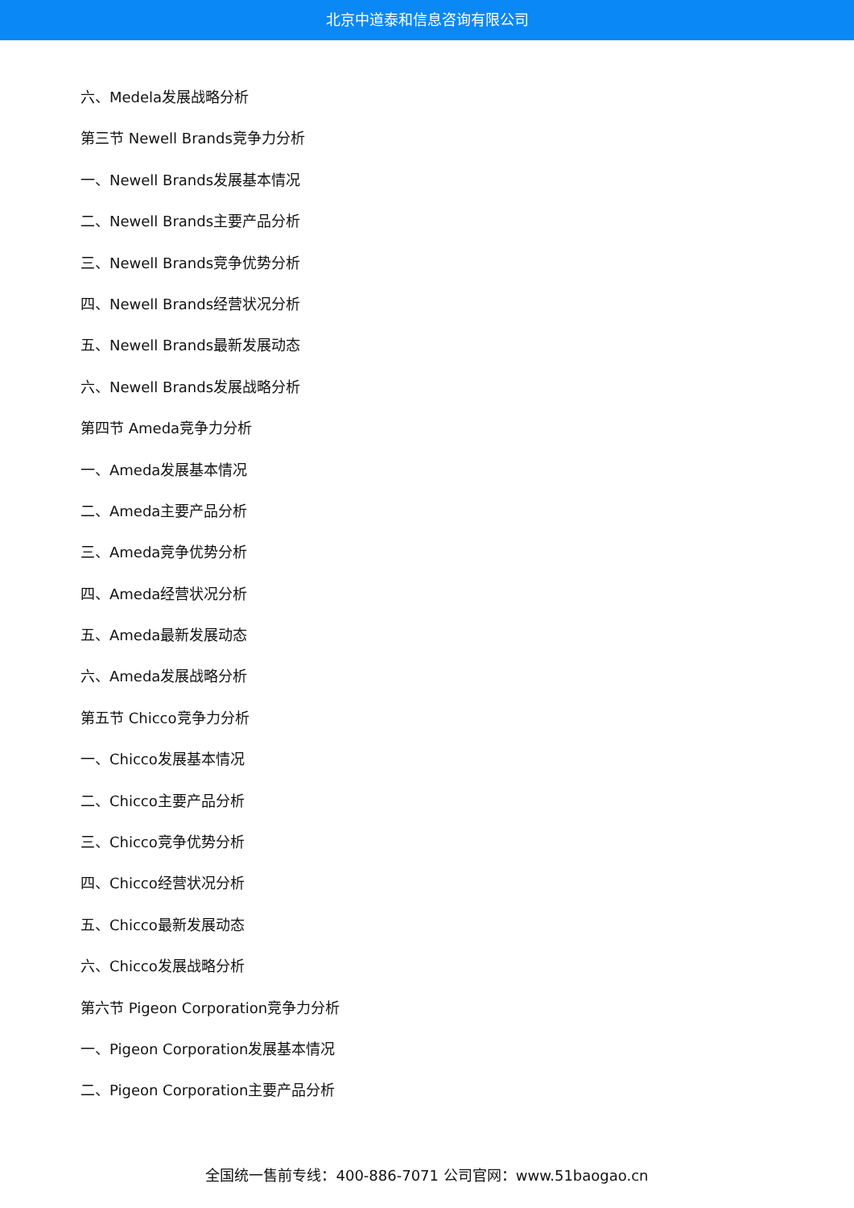北京中道泰和信息咨询有限公司
六、Medela发展战略分析
第三节 Newell Brands竞争力分析
一、Newell Brands发展基本情况
二、Newell Brands主要产品分析
三、Newell Brands竞争优势分析
四、Newell Brands经营状况分析
五、Newell Brands最新发展动态
六、Newell Brands发展战略分析
第四节 Ameda竞争力分析
一、Ameda发展基本情况
二、Ameda主要产品分析
三、Ameda竞争优势分析
四、Ameda经营状况分析
五、Ameda最新发展动态
六、Ameda发展战略分析
第五节 Chicco竞争力分析
一、Chicco发展基本情况
二、Chicco主要产品分析
三、Chicco竞争优势分析
四、Chicco经营状况分析
五、Chicco最新发展动态
六、Chicco发展战略分析
第六节 Pigeon Corporation竞争力分析
一、Pigeon Corporation发展基本情况
二、Pigeon Corporation主要产品分析
全国统一售前专线：400-886-7071 公司官网：www.51baogao.cn